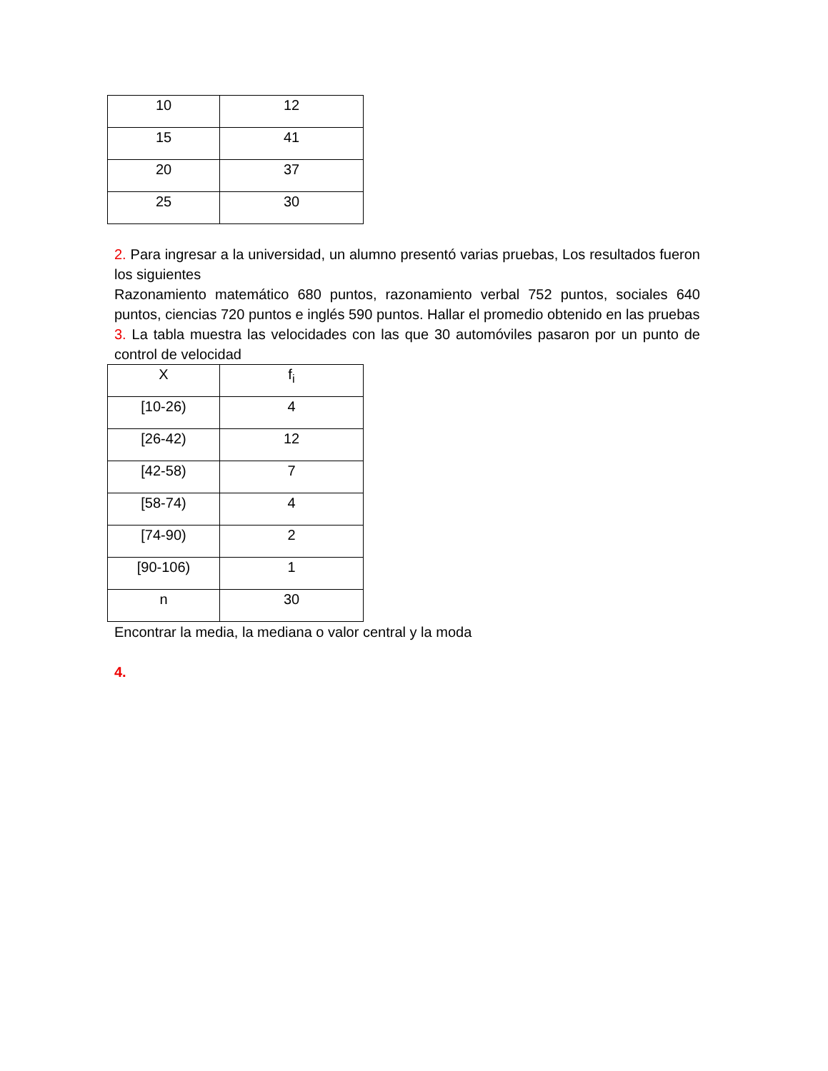| 10 | 12 |
| 15 | 41 |
| 20 | 37 |
| 25 | 30 |
2. Para ingresar a la universidad, un alumno presentó varias pruebas, Los resultados fueron los siguientes
Razonamiento matemático 680 puntos, razonamiento verbal 752 puntos, sociales 640 puntos, ciencias 720 puntos e inglés 590 puntos. Hallar el promedio obtenido en las pruebas
3. La tabla muestra las velocidades con las que 30 automóviles pasaron por un punto de control de velocidad
| X | f<sub>i</sub> |
| [10-26) | 4 |
| [26-42) | 12 |
| [42-58) | 7 |
| [58-74) | 4 |
| [74-90) | 2 |
| [90-106) | 1 |
| n | 30 |
Encontrar la media, la mediana o valor central y la moda
4.